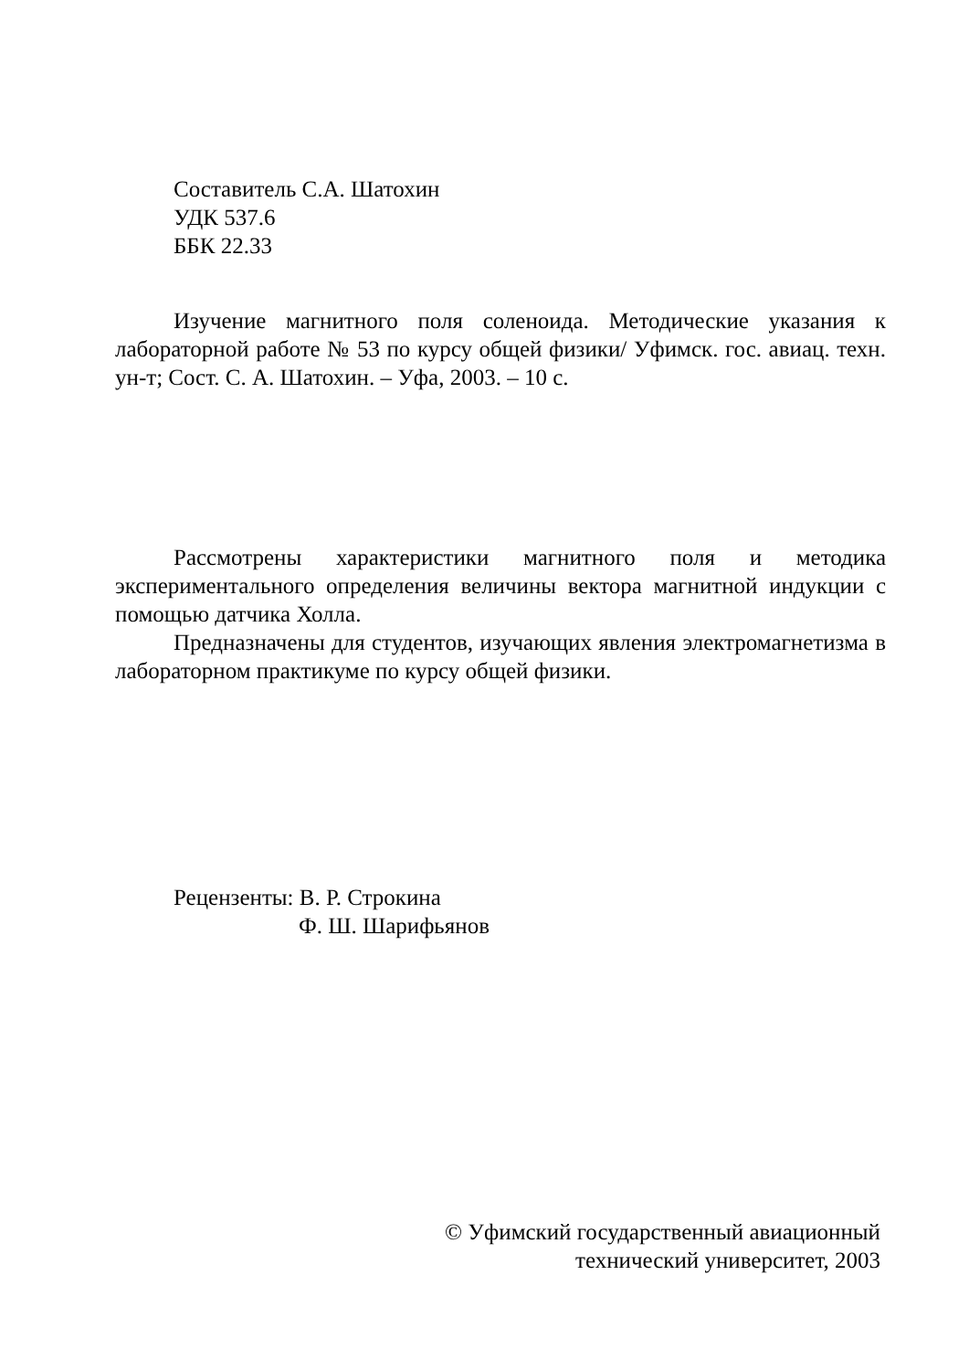Составитель С.А. Шатохин
УДК 537.6
ББК 22.33
Изучение магнитного поля соленоида. Методические указания к лабораторной работе № 53 по курсу общей физики/ Уфимск. гос. авиац. техн. ун-т; Сост. С. А. Шатохин. – Уфа, 2003. – 10 с.
Рассмотрены характеристики магнитного поля и методика экспериментального определения величины вектора магнитной индукции с помощью датчика Холла.
Предназначены для студентов, изучающих явления электромагнетизма в лабораторном практикуме по курсу общей физики.
Рецензенты: В. Р. Строкина
Ф. Ш. Шарифьянов
© Уфимский государственный авиационный
технический университет, 2003